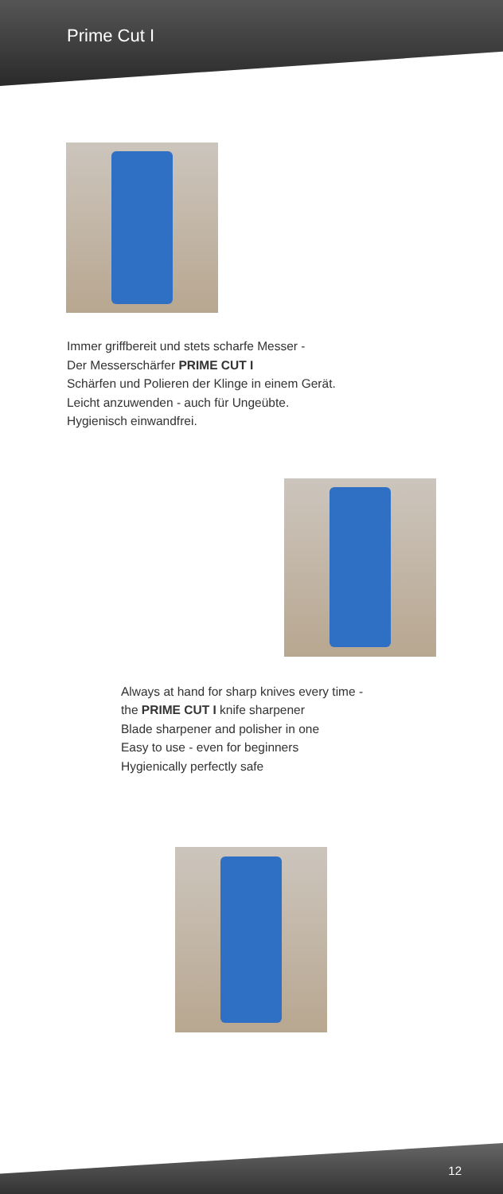Prime Cut I
Immer griffbereit und stets scharfe Messer -
Der Messerschärfer PRIME CUT I
Schärfen und Polieren der Klinge in einem Gerät.
Leicht anzuwenden - auch für Ungeübte.
Hygienisch einwandfrei.
Always at hand for sharp knives every time -
the PRIME CUT I knife sharpener
Blade sharpener and polisher in one
Easy to use - even for beginners
Hygienically perfectly safe
12